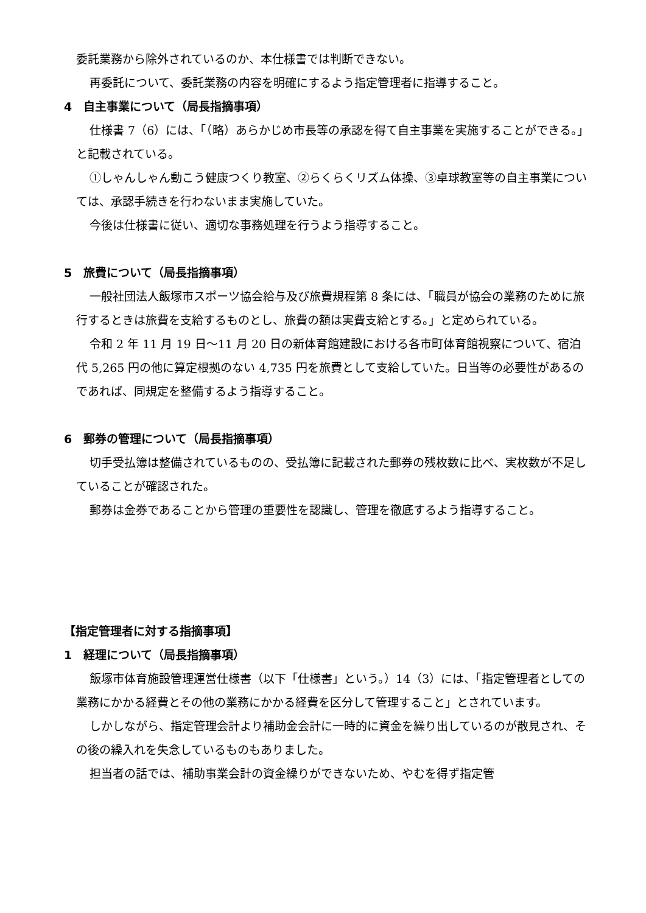委託業務から除外されているのか、本仕様書では判断できない。
再委託について、委託業務の内容を明確にするよう指定管理者に指導すること。
4　自主事業について（局長指摘事項）
仕様書 7（6）には、「（略）あらかじめ市長等の承認を得て自主事業を実施することができる。」と記載されている。
①しゃんしゃん動こう健康つくり教室、②らくらくリズム体操、③卓球教室等の自主事業については、承認手続きを行わないまま実施していた。
今後は仕様書に従い、適切な事務処理を行うよう指導すること。
5　旅費について（局長指摘事項）
一般社団法人飯塚市スポーツ協会給与及び旅費規程第 8 条には、「職員が協会の業務のために旅行するときは旅費を支給するものとし、旅費の額は実費支給とする。」と定められている。
令和 2 年 11 月 19 日～11 月 20 日の新体育館建設における各市町体育館視察について、宿泊代 5,265 円の他に算定根拠のない 4,735 円を旅費として支給していた。日当等の必要性があるのであれば、同規定を整備するよう指導すること。
6　郵券の管理について（局長指摘事項）
切手受払簿は整備されているものの、受払簿に記載された郵券の残枚数に比べ、実枚数が不足していることが確認された。
郵券は金券であることから管理の重要性を認識し、管理を徹底するよう指導すること。
【指定管理者に対する指摘事項】
1　経理について（局長指摘事項）
飯塚市体育施設管理運営仕様書（以下「仕様書」という。）14（3）には、「指定管理者としての業務にかかる経費とその他の業務にかかる経費を区分して管理すること」とされています。
しかしながら、指定管理会計より補助金会計に一時的に資金を繰り出しているのが散見され、その後の繰入れを失念しているものもありました。
担当者の話では、補助事業会計の資金繰りができないため、やむを得ず指定管